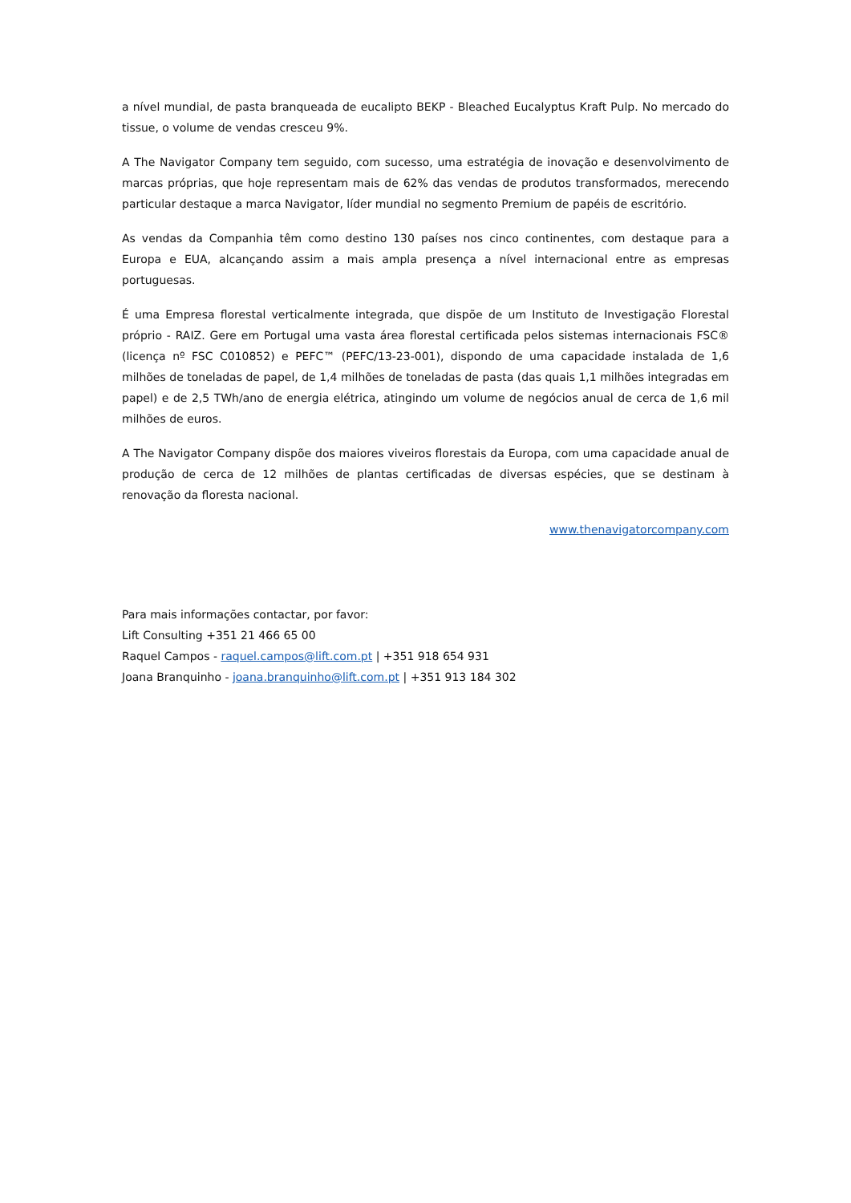a nível mundial, de pasta branqueada de eucalipto BEKP - Bleached Eucalyptus Kraft Pulp. No mercado do tissue, o volume de vendas cresceu 9%.
A The Navigator Company tem seguido, com sucesso, uma estratégia de inovação e desenvolvimento de marcas próprias, que hoje representam mais de 62% das vendas de produtos transformados, merecendo particular destaque a marca Navigator, líder mundial no segmento Premium de papéis de escritório.
As vendas da Companhia têm como destino 130 países nos cinco continentes, com destaque para a Europa e EUA, alcançando assim a mais ampla presença a nível internacional entre as empresas portuguesas.
É uma Empresa florestal verticalmente integrada, que dispõe de um Instituto de Investigação Florestal próprio - RAIZ. Gere em Portugal uma vasta área florestal certificada pelos sistemas internacionais FSC® (licença nº FSC C010852) e PEFC™ (PEFC/13-23-001), dispondo de uma capacidade instalada de 1,6 milhões de toneladas de papel, de 1,4 milhões de toneladas de pasta (das quais 1,1 milhões integradas em papel) e de 2,5 TWh/ano de energia elétrica, atingindo um volume de negócios anual de cerca de 1,6 mil milhões de euros.
A The Navigator Company dispõe dos maiores viveiros florestais da Europa, com uma capacidade anual de produção de cerca de 12 milhões de plantas certificadas de diversas espécies, que se destinam à renovação da floresta nacional.
www.thenavigatorcompany.com
Para mais informações contactar, por favor:
Lift Consulting +351 21 466 65 00
Raquel Campos - raquel.campos@lift.com.pt | +351 918 654 931
Joana Branquinho - joana.branquinho@lift.com.pt | +351 913 184 302